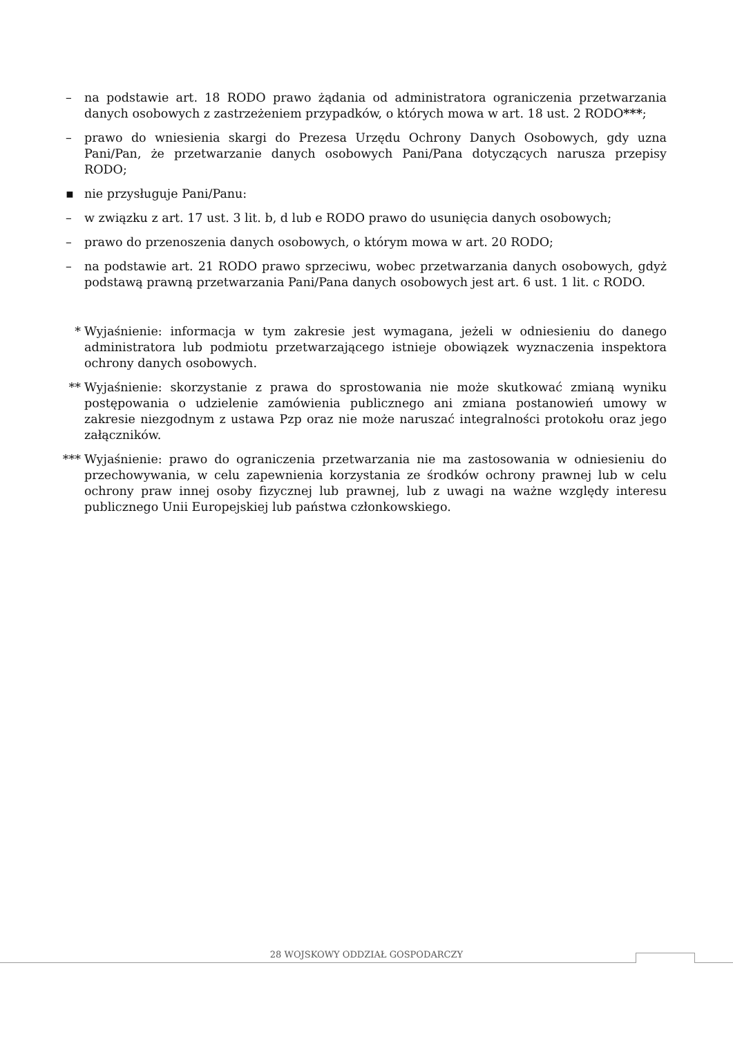– na podstawie art. 18 RODO prawo żądania od administratora ograniczenia przetwarzania danych osobowych z zastrzeżeniem przypadków, o których mowa w art. 18 ust. 2 RODO***;
– prawo do wniesienia skargi do Prezesa Urzędu Ochrony Danych Osobowych, gdy uzna Pani/Pan, że przetwarzanie danych osobowych Pani/Pana dotyczących narusza przepisy RODO;
▪ nie przysługuje Pani/Panu:
– w związku z art. 17 ust. 3 lit. b, d lub e RODO prawo do usunięcia danych osobowych;
– prawo do przenoszenia danych osobowych, o którym mowa w art. 20 RODO;
– na podstawie art. 21 RODO prawo sprzeciwu, wobec przetwarzania danych osobowych, gdyż podstawą prawną przetwarzania Pani/Pana danych osobowych jest art. 6 ust. 1 lit. c RODO.
* Wyjaśnienie: informacja w tym zakresie jest wymagana, jeżeli w odniesieniu do danego administratora lub podmiotu przetwarzającego istnieje obowiązek wyznaczenia inspektora ochrony danych osobowych.
** Wyjaśnienie: skorzystanie z prawa do sprostowania nie może skutkować zmianą wyniku postępowania o udzielenie zamówienia publicznego ani zmiana postanowień umowy w zakresie niezgodnym z ustawa Pzp oraz nie może naruszać integralności protokołu oraz jego załączników.
*** Wyjaśnienie: prawo do ograniczenia przetwarzania nie ma zastosowania w odniesieniu do przechowywania, w celu zapewnienia korzystania ze środków ochrony prawnej lub w celu ochrony praw innej osoby fizycznej lub prawnej, lub z uwagi na ważne względy interesu publicznego Unii Europejskiej lub państwa członkowskiego.
28 WOJSKOWY ODDZIAŁ GOSPODARCZY